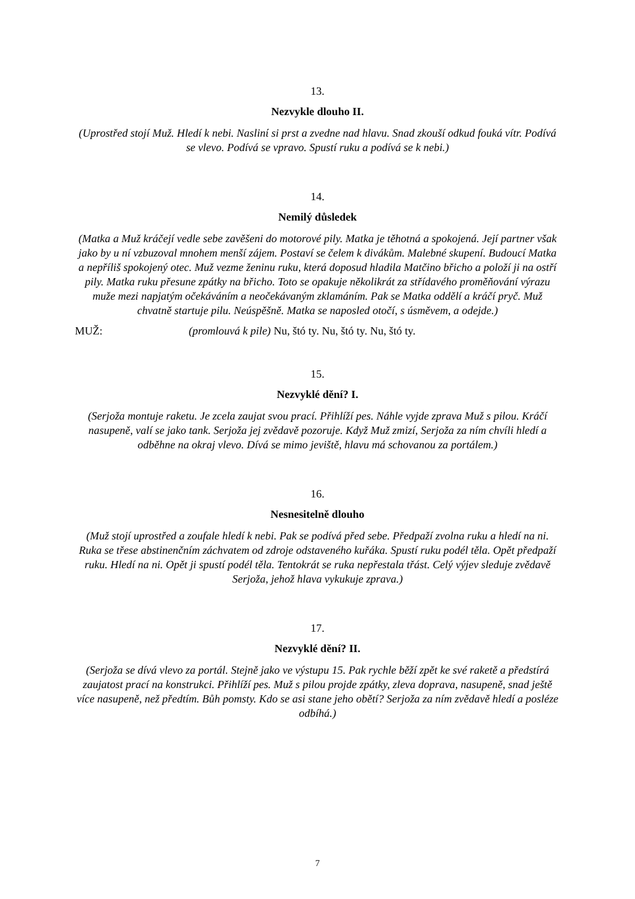13.
Nezvykle dlouho II.
(Uprostřed stojí Muž. Hledí k nebi. Naslinί si prst a zvedne nad hlavu. Snad zkouší odkud fouká vítr. Podívá se vlevo. Podívá se vpravo. Spustí ruku a podívá se k nebi.)
14.
Nemilý důsledek
(Matka a Muž kráčejí vedle sebe zavěšeni do motorové pily. Matka je těhotná a spokojená. Její partner však jako by u ní vzbuzoval mnohem menší zájem. Postaví se čelem k divákům. Malebné skupení. Budoucí Matka a nepříliš spokojený otec. Muž vezme ženinu ruku, která doposud hladila Matčino břicho a položí ji na ostří pily. Matka ruku přesune zpátky na břicho. Toto se opakuje několikrát za střídavého proměňování výrazu muže mezi napjatým očekáváním a neočekávaným zklamáním. Pak se Matka oddělí a kráčí pryč. Muž chvatně startuje pilu. Neúspěšně. Matka se naposled otočí, s úsměvem, a odejde.)
MUŽ: (promlouvá k pile) Nu, štó ty. Nu, štó ty. Nu, štó ty.
15.
Nezvyklé dění? I.
(Serjoža montuje raketu. Je zcela zaujat svou prací. Přihlíží pes. Náhle vyjde zprava Muž s pilou. Kráčí nasupeně, valí se jako tank. Serjoža jej zvědavě pozoruje. Když Muž zmizí, Serjoža za ním chvíli hledí a odběhne na okraj vlevo. Dívá se mimo jeviště, hlavu má schovanou za portálem.)
16.
Nesnesitelně dlouho
(Muž stojí uprostřed a zoufale hledí k nebi. Pak se podívá před sebe. Předpaží zvolna ruku a hledí na ni. Ruka se třese abstinenčním záchvatem od zdroje odstaveného kuřáka. Spustí ruku podél těla. Opět předpaží ruku. Hledí na ni. Opět ji spustí podél těla. Tentokrát se ruka nepřestala třást. Celý výjev sleduje zvědavě Serjoža, jehož hlava vykukuje zprava.)
17.
Nezvyklé dění? II.
(Serjoža se dívá vlevo za portál. Stejně jako ve výstupu 15. Pak rychle běží zpět ke své raketě a předstírá zaujatost prací na konstrukci. Přihlíží pes. Muž s pilou projde zpátky, zleva doprava, nasupeně, snad ještě více nasupeně, než předtím. Bůh pomsty. Kdo se asi stane jeho obětí? Serjoža za ním zvědavě hledí a posléze odbíhá.)
7